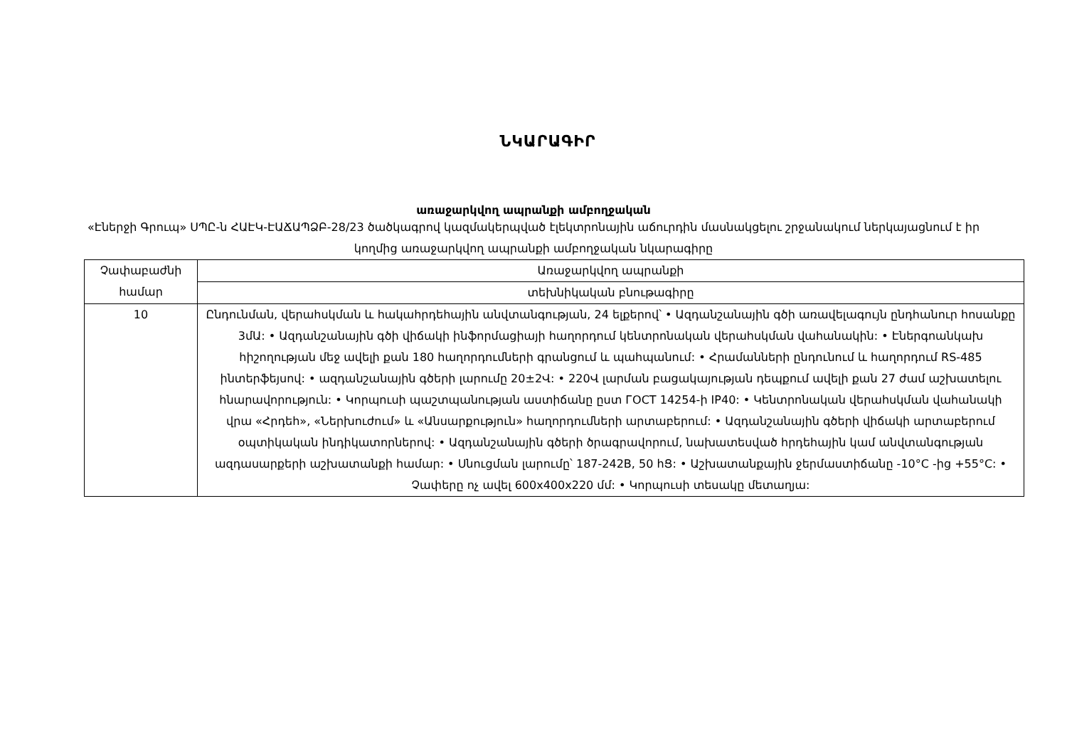ՆԿԱՐԱԳԻՐ
առաջարկվող ապրանքի ամբողջական
«Էներջի Գրուպ» ՍՊԸ-ն ՀԱԷԿ-ԷԱՃԱՊՁԲ-28/23 ծածկագրով կազմակերպված էլեկտրոնային աճուրդին մասնակցելու շրջանակում ներկայացնում է իր կողմից առաջարկվող ապրանքի ամբողջական նկարագիրը
| Չափաբաժնի համար | Առաջարկվող ապրանքի |
| --- | --- |
| | տեխնիկական բնութագիրը |
| 10 | Ընդունման, վերահսկման և հակահրդեհային անվտանգության, 24 ելքերով՝ • Ազդանշանային գծի առավելագույն ընդհանուր հոսանքը 3մԱ: • Ազդանշանային գծի վիճակի ինֆորմացիայի հաղորդում կենտրոնական վերահսկման վահանակին: • Էներգոանկախ հիշողության մեջ ավելի քան 180 հաղորդումների գրանցում և պահպանում: • Հրամանների ընդունում և հաղորդում RS-485 ինտերֆեյսով: • ազդանշանային գծերի լարումը 20±2Վ: • 220Վ լարման բացակայության դեպքում ավելի քան 27 ժամ աշխատելու հնարավորություն: • Կորպուսի պաշտպանության աստիճանը ըստ ГОСТ 14254-ի IP40: • Կենտրոնական վերահսկման վահանակի վրա «Հրդեհ», «Ներխուժում» և «Անսարքություն» հաղորդումների արտաբերում: • Ազդանշանային գծերի վիճակի արտաբերում օպտիկական ինդիկատորներով: • Ազդանշանային գծերի ծրագրավորում, նախատեսված հրդեհային կամ անվտանգության ազդասարքերի աշխատանքի համար: • Սնուցման լարումը՝ 187-242В, 50 հՑ: • Աշխատանքային ջերմաստիճանը -10°C -ից +55°C: • Չափերը ոչ ավել 600x400x220 մմ: • Կորպուսի տեսակը մետաղյա: |